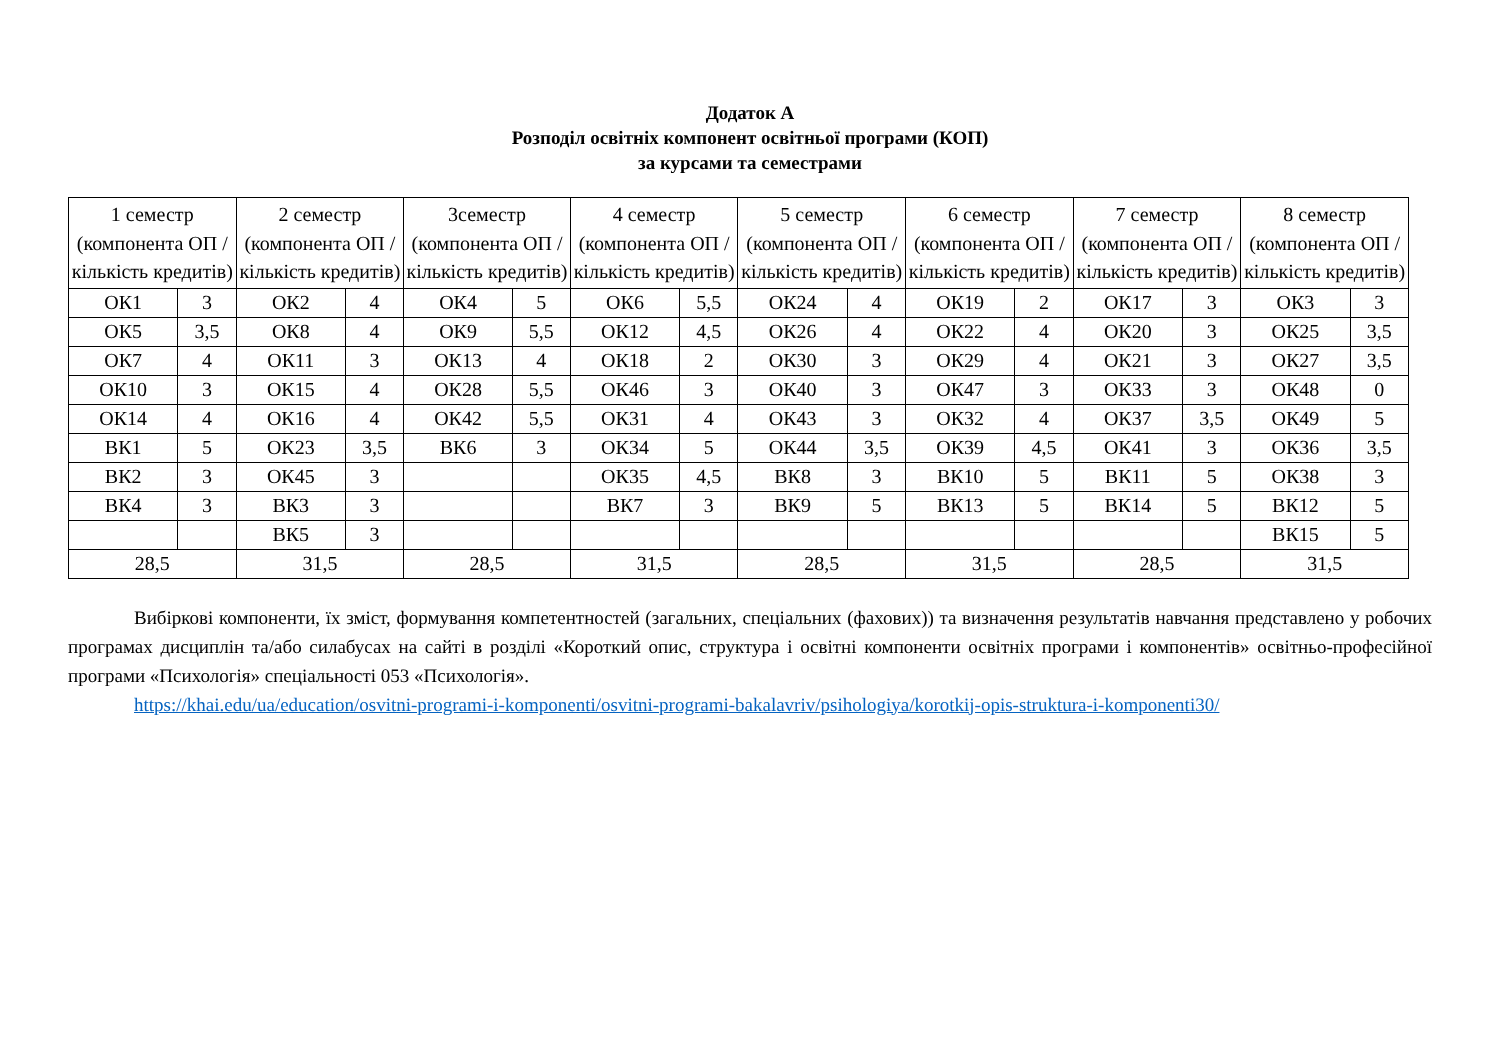Додаток А
Розподіл освітніх компонент освітньої програми (КОП)
за курсами та семестрами
| 1 семестр (компонента ОП / кількість кредитів) | | 2 семестр (компонента ОП / кількість кредитів) | | 3семестр (компонента ОП / кількість кредитів) | | 4 семестр (компонента ОП / кількість кредитів) | | 5 семестр (компонента ОП / кількість кредитів) | | 6 семестр (компонента ОП / кількість кредитів) | | 7 семестр (компонента ОП / кількість кредитів) | | 8 семестр (компонента ОП / кількість кредитів) | |
| --- | --- | --- | --- | --- | --- | --- | --- | --- | --- | --- | --- | --- | --- | --- | --- |
| ОК1 | 3 | ОК2 | 4 | ОК4 | 5 | ОК6 | 5,5 | ОК24 | 4 | ОК19 | 2 | ОК17 | 3 | ОК3 | 3 |
| ОК5 | 3,5 | ОК8 | 4 | ОК9 | 5,5 | ОК12 | 4,5 | ОК26 | 4 | ОК22 | 4 | ОК20 | 3 | ОК25 | 3,5 |
| ОК7 | 4 | ОК11 | 3 | ОК13 | 4 | ОК18 | 2 | ОК30 | 3 | ОК29 | 4 | ОК21 | 3 | ОК27 | 3,5 |
| ОК10 | 3 | ОК15 | 4 | ОК28 | 5,5 | ОК46 | 3 | ОК40 | 3 | ОК47 | 3 | ОК33 | 3 | ОК48 | 0 |
| ОК14 | 4 | ОК16 | 4 | ОК42 | 5,5 | ОК31 | 4 | ОК43 | 3 | ОК32 | 4 | ОК37 | 3,5 | ОК49 | 5 |
| ВК1 | 5 | ОК23 | 3,5 | ВК6 | 3 | ОК34 | 5 | ОК44 | 3,5 | ОК39 | 4,5 | ОК41 | 3 | ОК36 | 3,5 |
| ВК2 | 3 | ОК45 | 3 | | | ОК35 | 4,5 | ВК8 | 3 | ВК10 | 5 | ВК11 | 5 | ОК38 | 3 |
| ВК4 | 3 | ВК3 | 3 | | | ВК7 | 3 | ВК9 | 5 | ВК13 | 5 | ВК14 | 5 | ВК12 | 5 |
| | | ВК5 | 3 | | | | | | | | | | | ВК15 | 5 |
| 28,5 | | 31,5 | | 28,5 | | 31,5 | | 28,5 | | 31,5 | | 28,5 | | 31,5 | |
Вибіркові компоненти, їх зміст, формування компетентностей (загальних, спеціальних (фахових)) та визначення результатів навчання представлено у робочих програмах дисциплін та/або силабусах на сайті в розділі «Короткий опис, структура і освітні компоненти освітніх програми і компонентів» освітньо-професійної програми «Психологія» спеціальності 053 «Психологія».
https://khai.edu/ua/education/osvitni-programi-i-komponenti/osvitni-programi-bakalavriv/psihologiya/korotkij-opis-struktura-i-komponenti30/